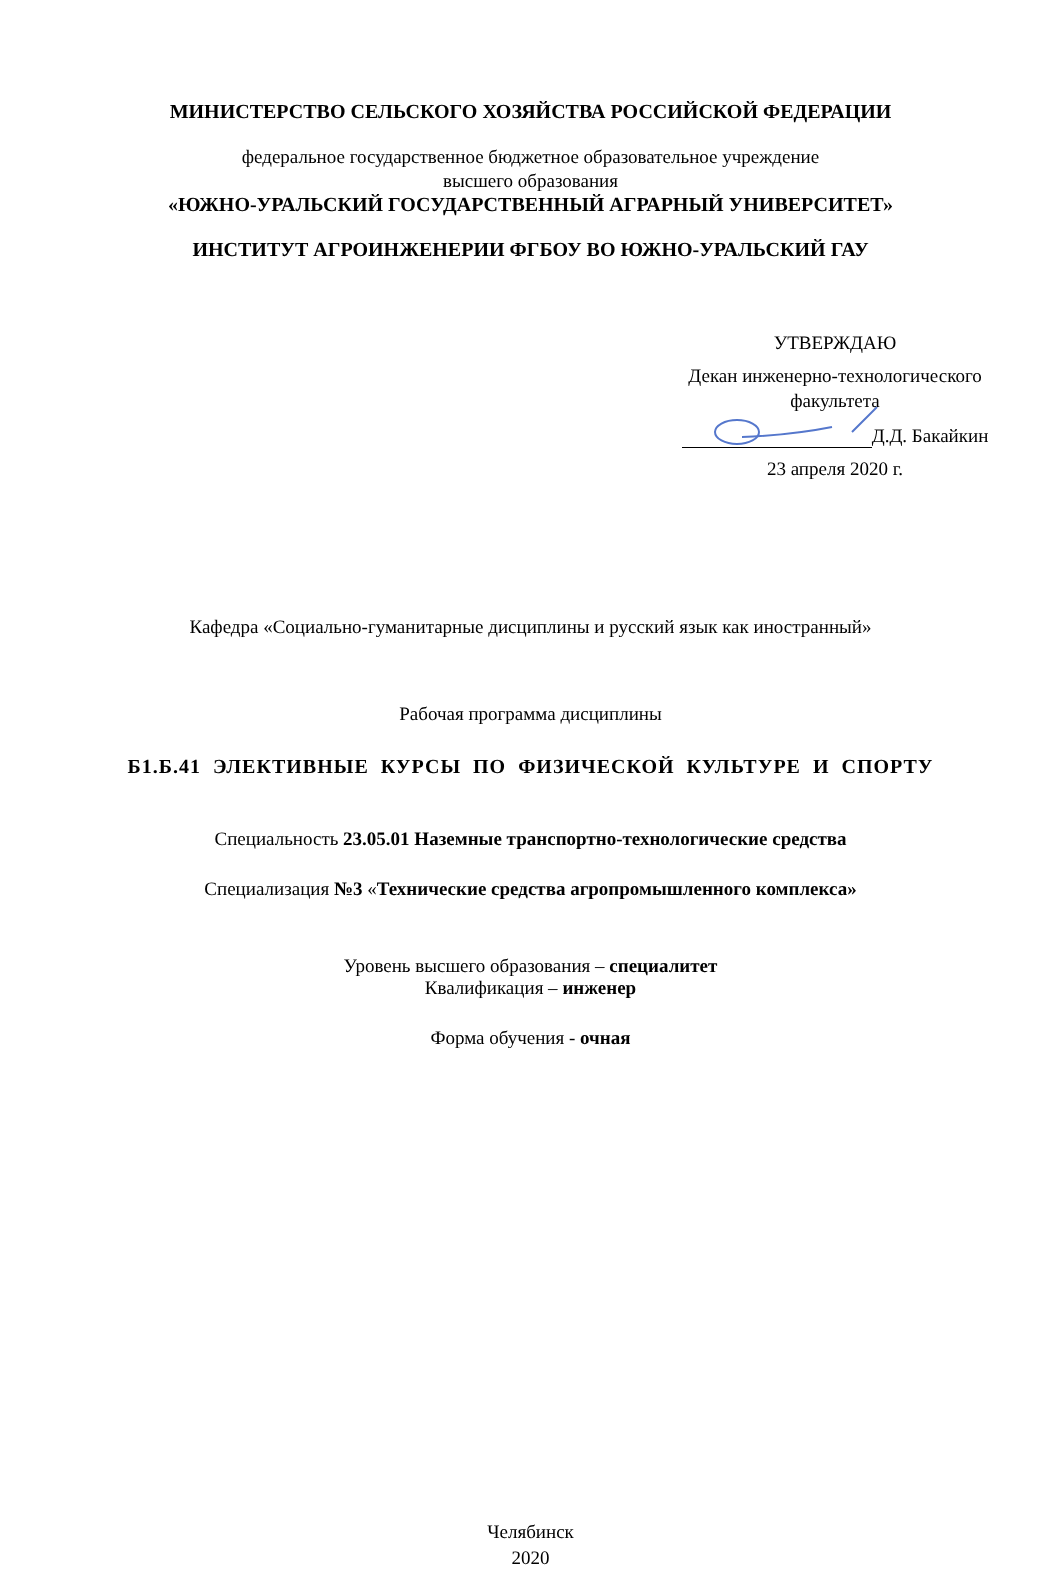МИНИСТЕРСТВО СЕЛЬСКОГО ХОЗЯЙСТВА РОССИЙСКОЙ ФЕДЕРАЦИИ
федеральное государственное бюджетное образовательное учреждение
высшего образования
«ЮЖНО-УРАЛЬСКИЙ ГОСУДАРСТВЕННЫЙ АГРАРНЫЙ УНИВЕРСИТЕТ»
ИНСТИТУТ АГРОИНЖЕНЕРИИ ФГБОУ ВО ЮЖНО-УРАЛЬСКИЙ ГАУ
УТВЕРЖДАЮ
Декан инженерно-технологического
факультета
Д.Д. Бакайкин
23 апреля 2020 г.
Кафедра «Социально-гуманитарные дисциплины и русский язык как иностранный»
Рабочая программа дисциплины
Б1.Б.41 ЭЛЕКТИВНЫЕ КУРСЫ ПО ФИЗИЧЕСКОЙ КУЛЬТУРЕ И СПОРТУ
Специальность 23.05.01 Наземные транспортно-технологические средства
Специализация №3 «Технические средства агропромышленного комплекса»
Уровень высшего образования – специалитет
Квалификация – инженер
Форма обучения - очная
Челябинск
2020